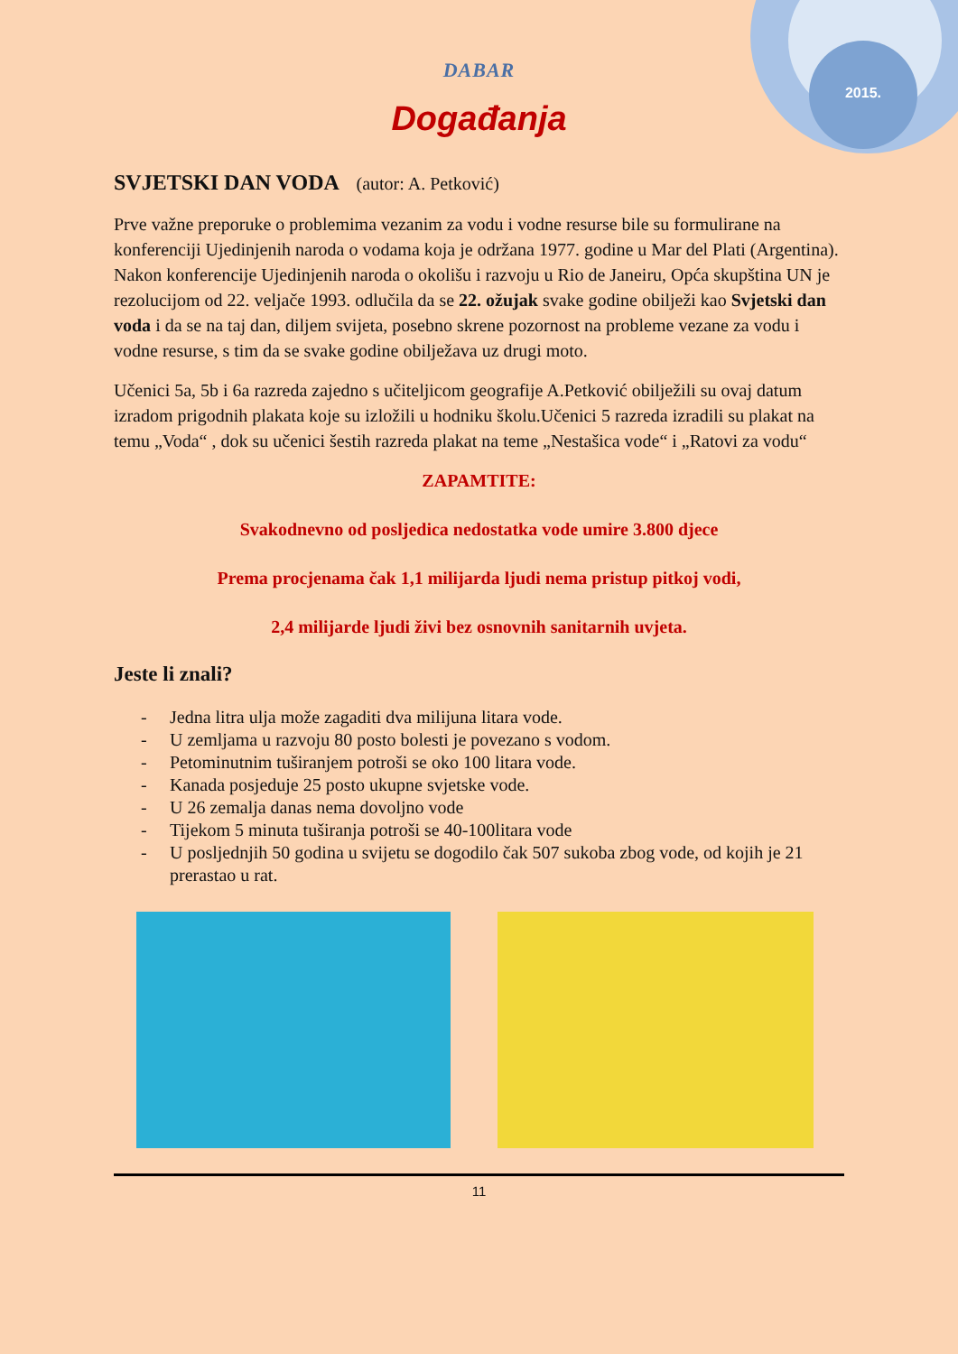2015.
DABAR
Događanja
SVJETSKI DAN VODA (autor: A. Petković)
Prve važne preporuke o problemima vezanim za vodu i vodne resurse bile su formulirane na konferenciji Ujedinjenih naroda o vodama koja je održana 1977. godine u Mar del Plati (Argentina). Nakon konferencije Ujedinjenih naroda o okolišu i razvoju u Rio de Janeiru, Opća skupština UN je rezolucijom od 22. veljače 1993. odlučila da se 22. ožujak svake godine obilježi kao Svjetski dan voda i da se na taj dan, diljem svijeta, posebno skrene pozornost na probleme vezane za vodu i vodne resurse, s tim da se svake godine obilježava uz drugi moto.
Učenici 5a, 5b i 6a razreda zajedno s učiteljicom geografije A.Petković obilježili su ovaj datum izradom prigodnih plakata koje su izložili u hodniku školu.Učenici 5 razreda izradili su plakat na temu „Voda“ , dok su učenici šestih razreda plakat na teme „Nestašica vode“ i „Ratovi za vodu“
ZAPAMTITE:
Svakodnevno od posljedica nedostatka vode umire 3.800 djece
Prema procjenama čak 1,1 milijarda ljudi nema pristup pitkoj vodi,
2,4 milijarde ljudi živi bez osnovnih sanitarnih uvjeta.
Jeste li znali?
- Jedna litra ulja može zagaditi dva milijuna litara vode.
- U zemljama u razvoju 80 posto bolesti je povezano s vodom.
- Petominutnim tuširanjem potroši se oko 100 litara vode.
- Kanada posjeduje 25 posto ukupne svjetske vode.
- U 26 zemalja danas nema dovoljno vode
- Tijekom 5 minuta tuširanja potroši se 40-100litara vode
- U posljednjih 50 godina u svijetu se dogodilo čak 507 sukoba zbog vode, od kojih je 21 prerastao u rat.
11